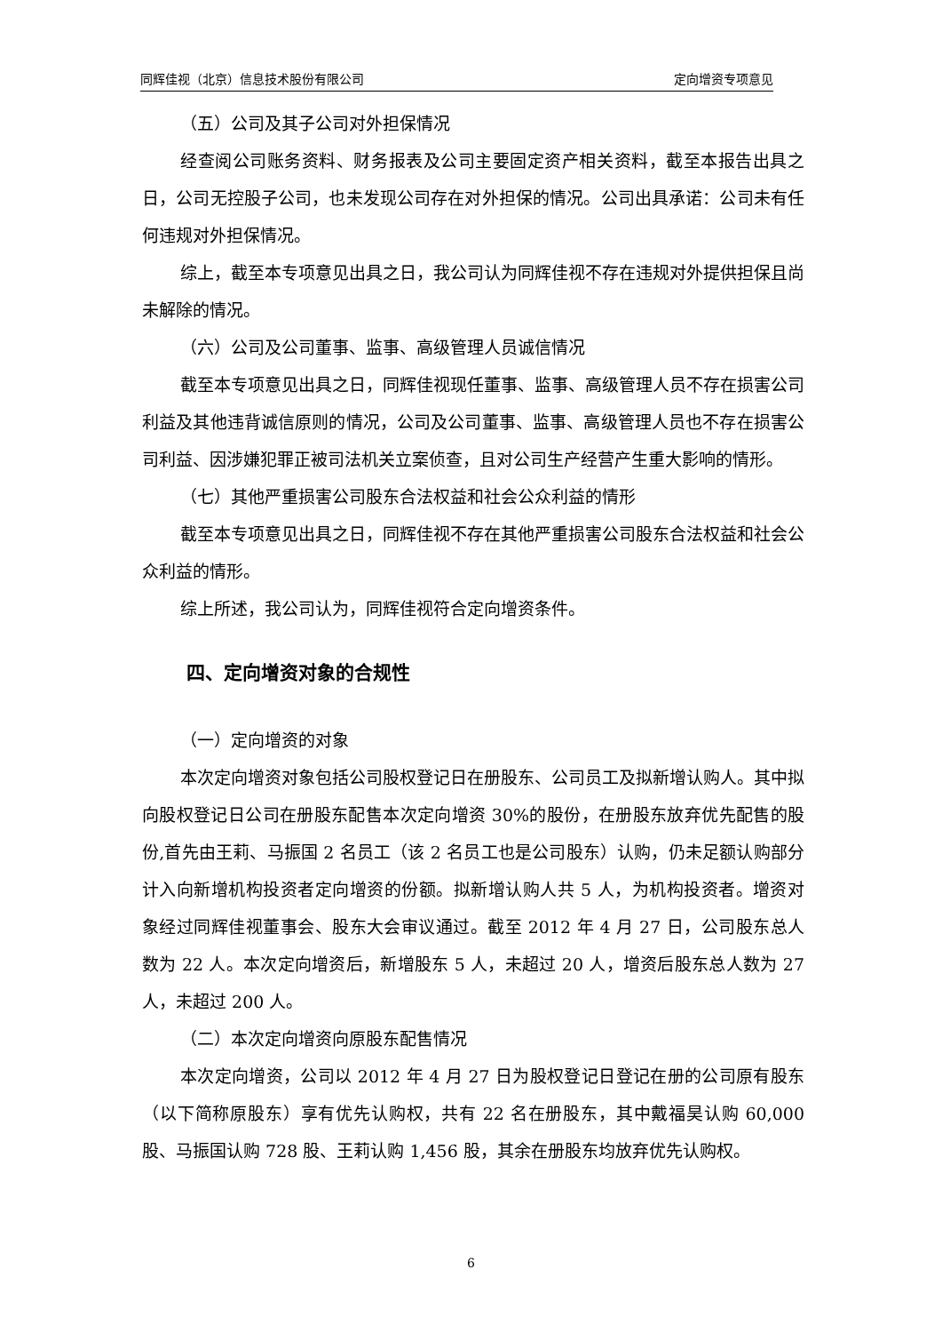同辉佳视（北京）信息技术股份有限公司 定向增资专项意见
（五）公司及其子公司对外担保情况
经查阅公司账务资料、财务报表及公司主要固定资产相关资料，截至本报告出具之日，公司无控股子公司，也未发现公司存在对外担保的情况。公司出具承诺：公司未有任何违规对外担保情况。
综上，截至本专项意见出具之日，我公司认为同辉佳视不存在违规对外提供担保且尚未解除的情况。
（六）公司及公司董事、监事、高级管理人员诚信情况
截至本专项意见出具之日，同辉佳视现任董事、监事、高级管理人员不存在损害公司利益及其他违背诚信原则的情况，公司及公司董事、监事、高级管理人员也不存在损害公司利益、因涉嫌犯罪正被司法机关立案侦查，且对公司生产经营产生重大影响的情形。
（七）其他严重损害公司股东合法权益和社会公众利益的情形
截至本专项意见出具之日，同辉佳视不存在其他严重损害公司股东合法权益和社会公众利益的情形。
综上所述，我公司认为，同辉佳视符合定向增资条件。
四、定向增资对象的合规性
（一）定向增资的对象
本次定向增资对象包括公司股权登记日在册股东、公司员工及拟新增认购人。其中拟向股权登记日公司在册股东配售本次定向增资 30%的股份，在册股东放弃优先配售的股份,首先由王莉、马振国 2 名员工（该 2 名员工也是公司股东）认购，仍未足额认购部分计入向新增机构投资者定向增资的份额。拟新增认购人共 5 人，为机构投资者。增资对象经过同辉佳视董事会、股东大会审议通过。截至 2012 年 4 月 27 日，公司股东总人数为 22 人。本次定向增资后，新增股东 5 人，未超过 20 人，增资后股东总人数为 27 人，未超过 200 人。
（二）本次定向增资向原股东配售情况
本次定向增资，公司以 2012 年 4 月 27 日为股权登记日登记在册的公司原有股东（以下简称原股东）享有优先认购权，共有 22 名在册股东，其中戴福昊认购 60,000 股、马振国认购 728 股、王莉认购 1,456 股，其余在册股东均放弃优先认购权。
6